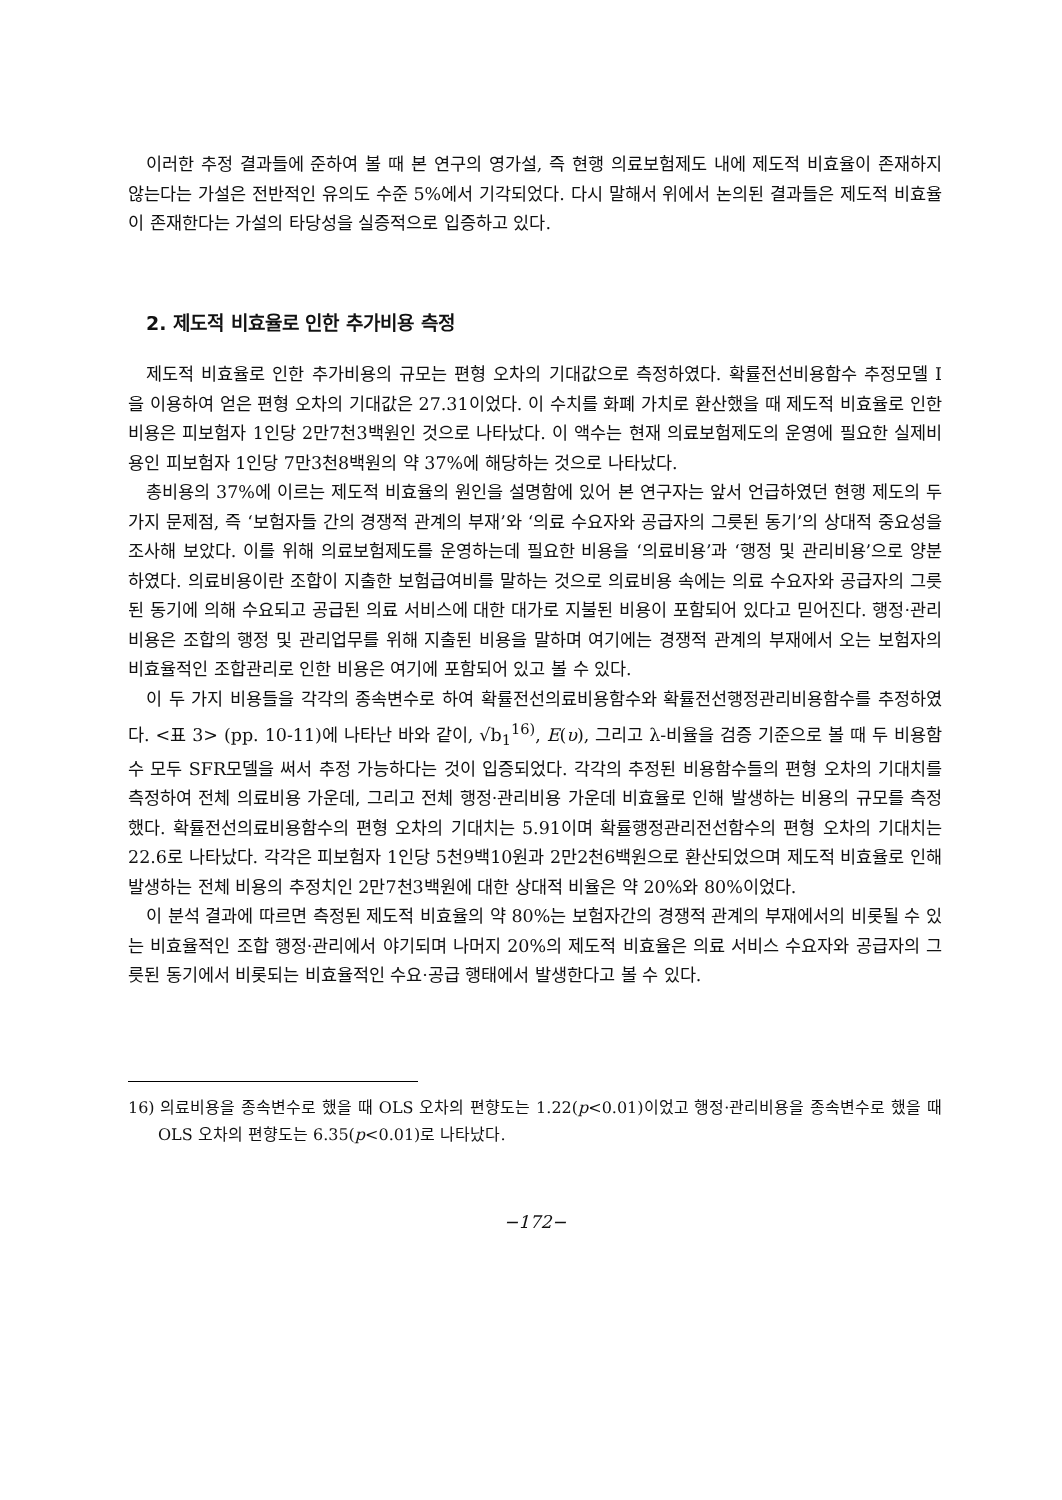이러한 추정 결과들에 준하여 볼 때 본 연구의 영가설, 즉 현행 의료보험제도 내에 제도적 비효율이 존재하지 않는다는 가설은 전반적인 유의도 수준 5%에서 기각되었다. 다시 말해서 위에서 논의된 결과들은 제도적 비효율이 존재한다는 가설의 타당성을 실증적으로 입증하고 있다.
2. 제도적 비효율로 인한 추가비용 측정
제도적 비효율로 인한 추가비용의 규모는 편형 오차의 기대값으로 측정하였다. 확률전선비용함수 추정모델 I 을 이용하여 얻은 편형 오차의 기대값은 27.31이었다. 이 수치를 화폐 가치로 환산했을 때 제도적 비효율로 인한 비용은 피보험자 1인당 2만7천3백원인 것으로 나타났다. 이 액수는 현재 의료보험제도의 운영에 필요한 실제비용인 피보험자 1인당 7만3천8백원의 약 37%에 해당하는 것으로 나타났다.
총비용의 37%에 이르는 제도적 비효율의 원인을 설명함에 있어 본 연구자는 앞서 언급하였던 현행 제도의 두 가지 문제점, 즉 ‘보험자들 간의 경쟁적 관계의 부재’와 ‘의료 수요자와 공급자의 그릇된 동기’의 상대적 중요성을 조사해 보았다. 이를 위해 의료보험제도를 운영하는데 필요한 비용을 ‘의료비용’과 ‘행정 및 관리비용’으로 양분하였다. 의료비용이란 조합이 지출한 보험급여비를 말하는 것으로 의료비용 속에는 의료 수요자와 공급자의 그릇된 동기에 의해 수요되고 공급된 의료 서비스에 대한 대가로 지불된 비용이 포함되어 있다고 믿어진다. 행정·관리비용은 조합의 행정 및 관리업무를 위해 지출된 비용을 말하며 여기에는 경쟁적 관계의 부재에서 오는 보험자의 비효율적인 조합관리로 인한 비용은 여기에 포함되어 있고 볼 수 있다.
이 두 가지 비용들을 각각의 종속변수로 하여 확률전선의료비용함수와 확률전선행정관리비용함수를 추정하였다. <표 3> (pp. 10-11)에 나타난 바와 같이, √b<sub>1</sub><sup>16)</sup>, E(υ), 그리고 λ-비율을 검증 기준으로 볼 때 두 비용함수 모두 SFR모델을 써서 추정 가능하다는 것이 입증되었다. 각각의 추정된 비용함수들의 편형 오차의 기대치를 측정하여 전체 의료비용 가운데, 그리고 전체 행정·관리비용 가운데 비효율로 인해 발생하는 비용의 규모를 측정했다. 확률전선의료비용함수의 편형 오차의 기대치는 5.91이며 확률행정관리전선함수의 편형 오차의 기대치는 22.6로 나타났다. 각각은 피보험자 1인당 5천9백10원과 2만2천6백원으로 환산되었으며 제도적 비효율로 인해 발생하는 전체 비용의 추정치인 2만7천3백원에 대한 상대적 비율은 약 20%와 80%이었다.
이 분석 결과에 따르면 측정된 제도적 비효율의 약 80%는 보험자간의 경쟁적 관계의 부재에서의 비롯될 수 있는 비효율적인 조합 행정·관리에서 야기되며 나머지 20%의 제도적 비효율은 의료 서비스 수요자와 공급자의 그릇된 동기에서 비롯되는 비효율적인 수요·공급 행태에서 발생한다고 볼 수 있다.
16) 의료비용을 종속변수로 했을 때 OLS 오차의 편향도는 1.22(p<0.01)이었고 행정·관리비용을 종속변수로 했을 때 OLS 오차의 편향도는 6.35(p<0.01)로 나타났다.
−172−